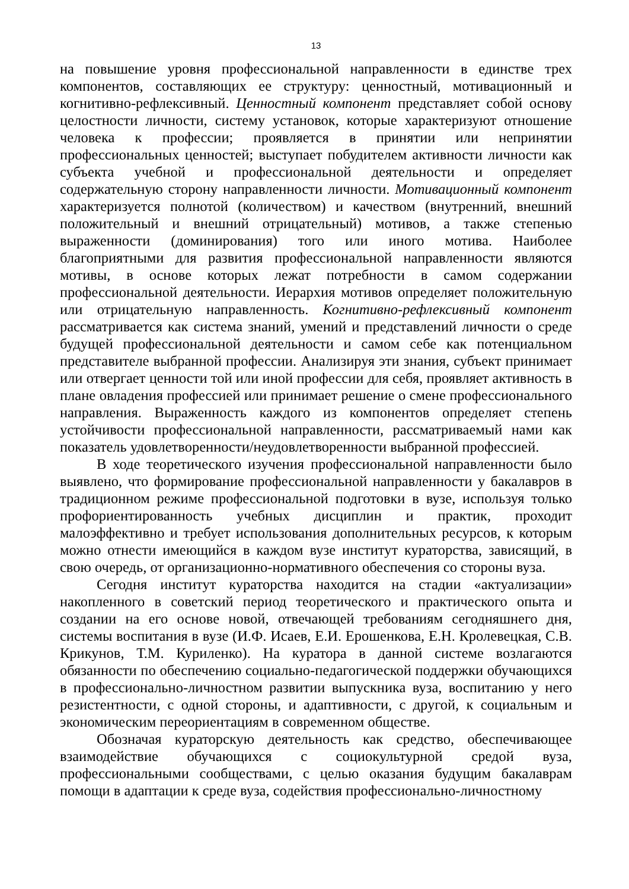13
на повышение уровня профессиональной направленности в единстве трех компонентов, составляющих ее структуру: ценностный, мотивационный и когнитивно-рефлексивный. Ценностный компонент представляет собой основу целостности личности, систему установок, которые характеризуют отношение человека к профессии; проявляется в принятии или непринятии профессиональных ценностей; выступает побудителем активности личности как субъекта учебной и профессиональной деятельности и определяет содержательную сторону направленности личности. Мотивационный компонент характеризуется полнотой (количеством) и качеством (внутренний, внешний положительный и внешний отрицательный) мотивов, а также степенью выраженности (доминирования) того или иного мотива. Наиболее благоприятными для развития профессиональной направленности являются мотивы, в основе которых лежат потребности в самом содержании профессиональной деятельности. Иерархия мотивов определяет положительную или отрицательную направленность. Когнитивно-рефлексивный компонент рассматривается как система знаний, умений и представлений личности о среде будущей профессиональной деятельности и самом себе как потенциальном представителе выбранной профессии. Анализируя эти знания, субъект принимает или отвергает ценности той или иной профессии для себя, проявляет активность в плане овладения профессией или принимает решение о смене профессионального направления. Выраженность каждого из компонентов определяет степень устойчивости профессиональной направленности, рассматриваемый нами как показатель удовлетворенности/неудовлетворенности выбранной профессией.
В ходе теоретического изучения профессиональной направленности было выявлено, что формирование профессиональной направленности у бакалавров в традиционном режиме профессиональной подготовки в вузе, используя только профориентированность учебных дисциплин и практик, проходит малоэффективно и требует использования дополнительных ресурсов, к которым можно отнести имеющийся в каждом вузе институт кураторства, зависящий, в свою очередь, от организационно-нормативного обеспечения со стороны вуза.
Сегодня институт кураторства находится на стадии «актуализации» накопленного в советский период теоретического и практического опыта и создании на его основе новой, отвечающей требованиям сегодняшнего дня, системы воспитания в вузе (И.Ф. Исаев, Е.И. Ерошенкова, Е.Н. Кролевецкая, С.В. Крикунов, Т.М. Куриленко). На куратора в данной системе возлагаются обязанности по обеспечению социально-педагогической поддержки обучающихся в профессионально-личностном развитии выпускника вуза, воспитанию у него резистентности, с одной стороны, и адаптивности, с другой, к социальным и экономическим переориентациям в современном обществе.
Обозначая кураторскую деятельность как средство, обеспечивающее взаимодействие обучающихся с социокультурной средой вуза, профессиональными сообществами, с целью оказания будущим бакалаврам помощи в адаптации к среде вуза, содействия профессионально-личностному